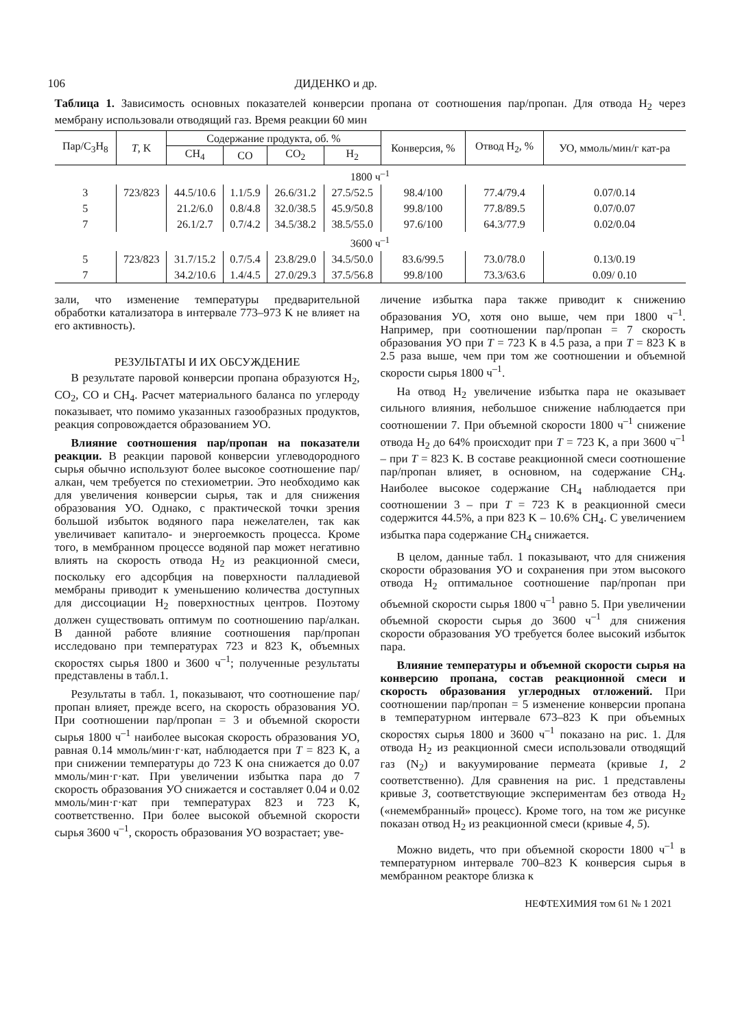106 ДИДЕНКО и др.
Таблица 1. Зависимость основных показателей конверсии пропана от соотношения пар/пропан. Для отвода H<sub>2</sub> через мембрану использовали отводящий газ. Время реакции 60 мин
| Пар/C<sub>3</sub>H<sub>8</sub> | T , K | Содержание продукта, об. % | | | | Конверсия, % | Отвод H<sub>2</sub>, % | УО, ммоль/мин/г кат-ра |
| --- | --- | --- | --- | --- | --- | --- | --- | --- |
| | | CH<sub>4</sub> | CO | CO<sub>2</sub> | H<sub>2</sub> | | | |
| 1800 ч<sup>–1</sup> | | | | | | | | |
| 3 | 723/823 | 44.5/10.6 | 1.1/5.9 | 26.6/31.2 | 27.5/52.5 | 98.4/100 | 77.4/79.4 | 0.07/0.14 |
| 5 | | 21.2/6.0 | 0.8/4.8 | 32.0/38.5 | 45.9/50.8 | 99.8/100 | 77.8/89.5 | 0.07/0.07 |
| 7 | | 26.1/2.7 | 0.7/4.2 | 34.5/38.2 | 38.5/55.0 | 97.6/100 | 64.3/77.9 | 0.02/0.04 |
| 3600 ч<sup>–1</sup> | | | | | | | | |
| 5 | 723/823 | 31.7/15.2 | 0.7/5.4 | 23.8/29.0 | 34.5/50.0 | 83.6/99.5 | 73.0/78.0 | 0.13/0.19 |
| 7 | | 34.2/10.6 | 1.4/4.5 | 27.0/29.3 | 37.5/56.8 | 99.8/100 | 73.3/63.6 | 0.09/ 0.10 |
зали, что изменение температуры предварительной обработки катализатора в интервале 773–973 K не влияет на его активность).
РЕЗУЛЬТАТЫ И ИХ ОБСУЖДЕНИЕ
В результате паровой конверсии пропана образуются H<sub>2</sub>, CO<sub>2</sub>, CO и CH<sub>4</sub>. Расчет материального баланса по углероду показывает, что помимо указанных газообразных продуктов, реакция сопровождается образованием УО.
Влияние соотношения пар/пропан на показатели реакции. В реакции паровой конверсии углеводородного сырья обычно используют более высокое соотношение пар/алкан, чем требуется по стехиометрии. Это необходимо как для увеличения конверсии сырья, так и для снижения образования УО. Однако, с практической точки зрения большой избыток водяного пара нежелателен, так как увеличивает капитало- и энергоемкость процесса. Кроме того, в мембранном процессе водяной пар может негативно влиять на скорость отвода H<sub>2</sub> из реакционной смеси, поскольку его адсорбция на поверхности палладиевой мембраны приводит к уменьшению количества доступных для диссоциации H<sub>2</sub> поверхностных центров. Поэтому должен существовать оптимум по соотношению пар/алкан. В данной работе влияние соотношения пар/пропан исследовано при температурах 723 и 823 K, объемных скоростях сырья 1800 и 3600 ч<sup>–1</sup>; полученные результаты представлены в табл.1.
Результаты в табл. 1, показывают, что соотношение пар/пропан влияет, прежде всего, на скорость образования УО. При соотношении пар/пропан = 3 и объемной скорости сырья 1800 ч<sup>–1</sup> наиболее высокая скорость образования УО, равная 0.14 ммоль/мин·г·кат, наблюдается при T = 823 K, а при снижении температуры до 723 K она снижается до 0.07 ммоль/мин·г·кат. При увеличении избытка пара до 7 скорость образования УО снижается и составляет 0.04 и 0.02 ммоль/мин·г·кат при температурах 823 и 723 K, соответственно. При более высокой объемной скорости сырья 3600 ч<sup>–1</sup>, скорость образования УО возрастает; уве-
личение избытка пара также приводит к снижению образования УО, хотя оно выше, чем при 1800 ч<sup>–1</sup>. Например, при соотношении пар/пропан = 7 скорость образования УО при T = 723 K в 4.5 раза, а при T = 823 K в 2.5 раза выше, чем при том же соотношении и объемной скорости сырья 1800 ч<sup>–1</sup>.
На отвод H<sub>2</sub> увеличение избытка пара не оказывает сильного влияния, небольшое снижение наблюдается при соотношении 7. При объемной скорости 1800 ч<sup>–1</sup> снижение отвода H<sub>2</sub> до 64% происходит при T = 723 K, а при 3600 ч<sup>–1</sup> – при T = 823 K. В составе реакционной смеси соотношение пар/пропан влияет, в основном, на содержание CH<sub>4</sub>. Наиболее высокое содержание CH<sub>4</sub> наблюдается при соотношении 3 – при T = 723 K в реакционной смеси содержится 44.5%, а при 823 K – 10.6% CH<sub>4</sub>. С увеличением избытка пара содержание CH<sub>4</sub> снижается.
В целом, данные табл. 1 показывают, что для снижения скорости образования УО и сохранения при этом высокого отвода H<sub>2</sub> оптимальное соотношение пар/пропан при объемной скорости сырья 1800 ч<sup>–1</sup> равно 5. При увеличении объемной скорости сырья до 3600 ч<sup>–1</sup> для снижения скорости образования УО требуется более высокий избыток пара.
Влияние температуры и объемной скорости сырья на конверсию пропана, состав реакционной смеси и скорость образования углеродных отложений. При соотношении пар/пропан = 5 изменение конверсии пропана в температурном интервале 673–823 K при объемных скоростях сырья 1800 и 3600 ч<sup>–1</sup> показано на рис. 1. Для отвода H<sub>2</sub> из реакционной смеси использовали отводящий газ (N<sub>2</sub>) и вакуумирование пермеата (кривые 1, 2 соответственно). Для сравнения на рис. 1 представлены кривые 3, соответствующие экспериментам без отвода H<sub>2</sub> («немембранный» процесс). Кроме того, на том же рисунке показан отвод H<sub>2</sub> из реакционной смеси (кривые 4, 5).
Можно видеть, что при объемной скорости 1800 ч<sup>–1</sup> в температурном интервале 700–823 K конверсия сырья в мембранном реакторе близка к
НЕФТЕХИМИЯ том 61 № 1 2021